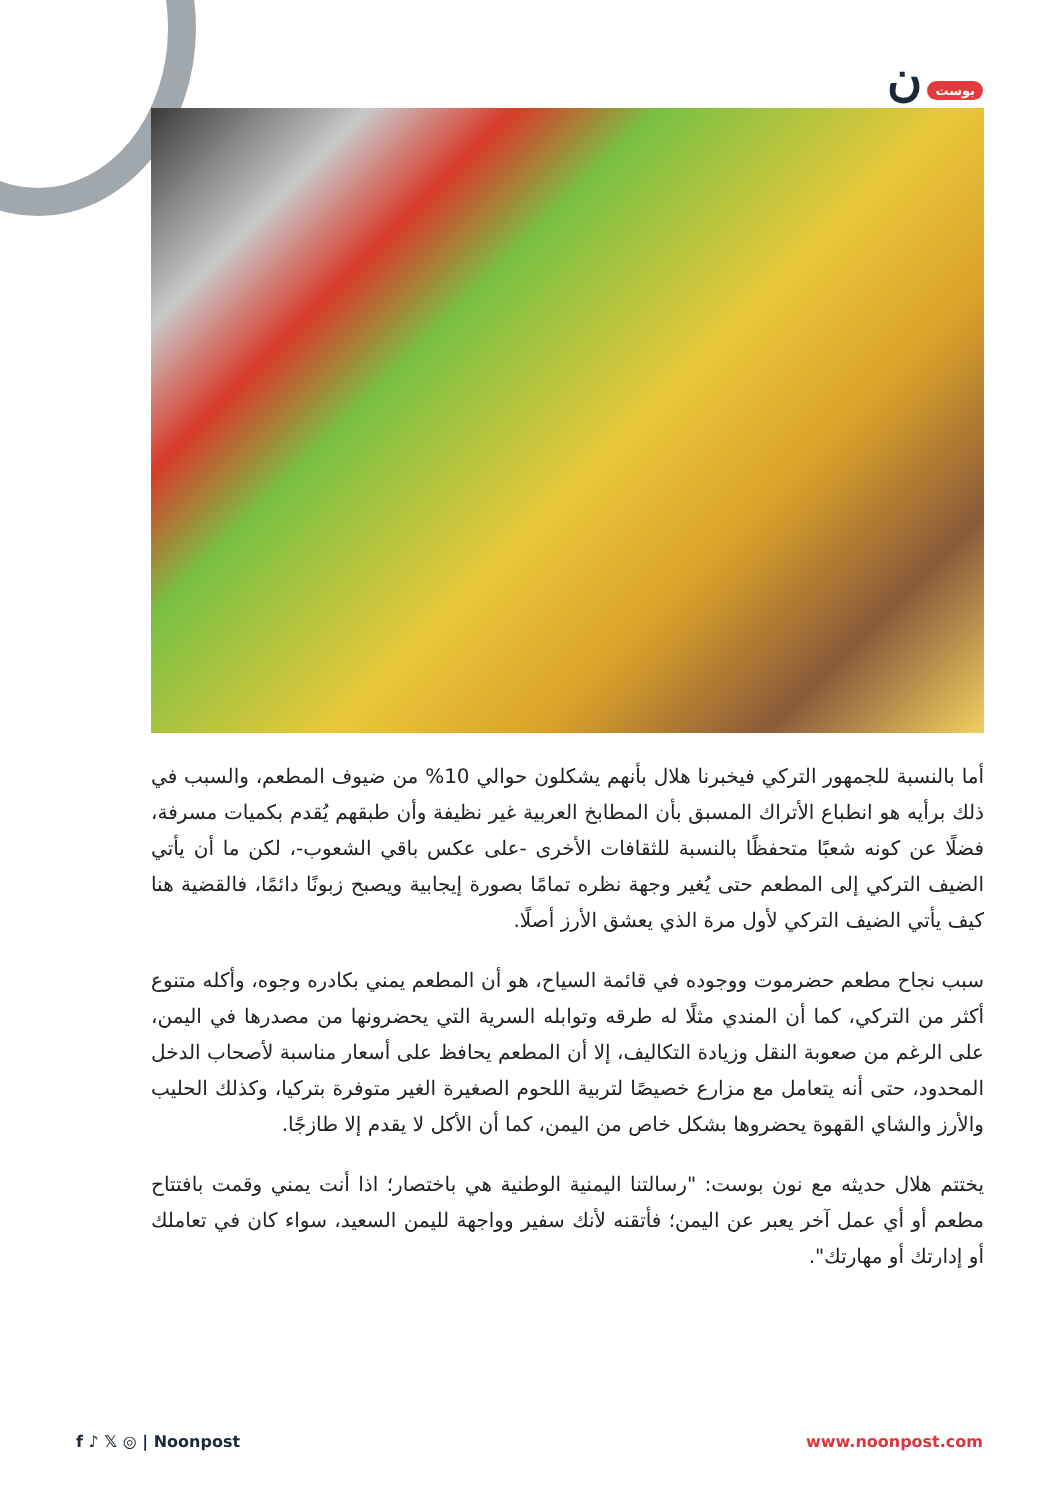بوست ن
أما بالنسبة للجمهور التركي فيخبرنا هلال بأنهم يشكلون حوالي 10% من ضيوف المطعم، والسبب في ذلك برأيه هو انطباع الأتراك المسبق بأن المطابخ العربية غير نظيفة وأن طبقهم يُقدم بكميات مسرفة، فضلًا عن كونه شعبًا متحفظًا بالنسبة للثقافات الأخرى -على عكس باقي الشعوب-، لكن ما أن يأتي الضيف التركي إلى المطعم حتى يُغير وجهة نظره تمامًا بصورة إيجابية ويصبح زبونًا دائمًا، فالقضية هنا كيف يأتي الضيف التركي لأول مرة الذي يعشق الأرز أصلًا.
سبب نجاح مطعم حضرموت ووجوده في قائمة السياح، هو أن المطعم يمني بكادره وجوه، وأكله متنوع أكثر من التركي، كما أن المندي مثلًا له طرقه وتوابله السرية التي يحضرونها من مصدرها في اليمن، على الرغم من صعوبة النقل وزيادة التكاليف، إلا أن المطعم يحافظ على أسعار مناسبة لأصحاب الدخل المحدود، حتى أنه يتعامل مع مزارع خصيصًا لتربية اللحوم الصغيرة الغير متوفرة بتركيا، وكذلك الحليب والأرز والشاي القهوة يحضروها بشكل خاص من اليمن، كما أن الأكل لا يقدم إلا طازجًا.
يختتم هلال حديثه مع نون بوست: "رسالتنا اليمنية الوطنية هي باختصار؛ اذا أنت يمني وقمت بافتتاح مطعم أو أي عمل آخر يعبر عن اليمن؛ فأتقنه لأنك سفير وواجهة لليمن السعيد، سواء كان في تعاملك أو إدارتك أو مهارتك".
f ♪ 𝕏 ◎ | Noonpost www.noonpost.com